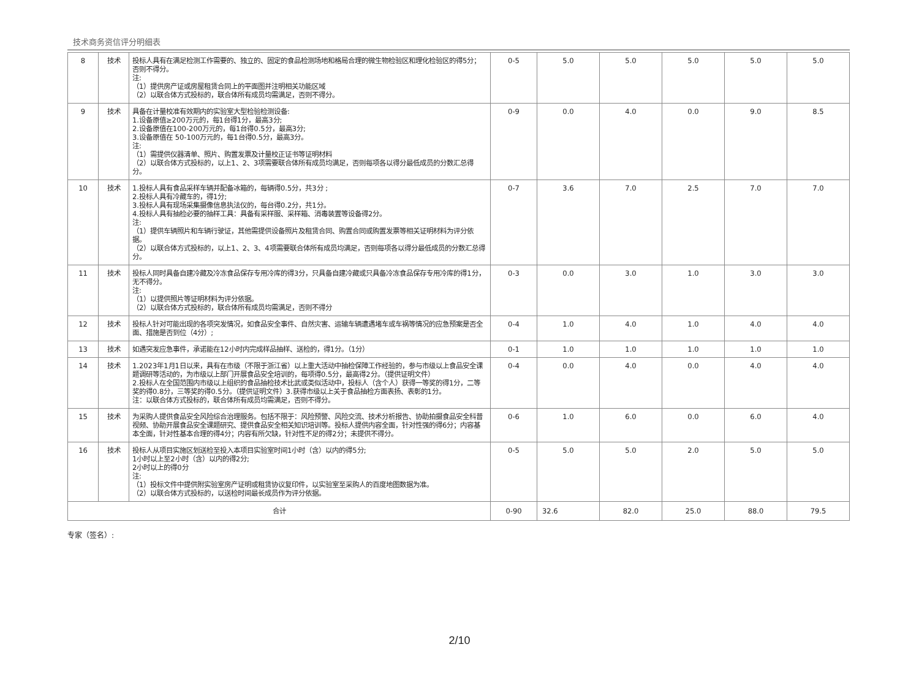技术商务资信评分明细表
| 8 | 技术 | 投标人具有在满足检测工作需要的、独立的、固定的食品检测场地和格局合理的微生物检验区和理化检验区的得5分；否则不得分。 注: （1）提供房产证或房屋租赁合同上的平面图并注明相关功能区域 （2）以联合体方式投标的，联合体所有成员均需满足，否则不得分。 | 0-5 | 5.0 | 5.0 | 5.0 | 5.0 | 5.0 |
| 9 | 技术 | 具备在计量校准有效期内的实验室大型检验检测设备: 1.设备原值≥200万元的，每1台得1分，最高3分; 2.设备原值在100-200万元的，每1台得0.5分，最高3分; 3.设备原值在 50-100万元的，每1台得0.5分，最高3分。 注: （1）需提供仪器清单、照片、购置发票及计量校正证书等证明材料 （2）以联合体方式投标的，以上1、2、3项需要联合体所有成员均满足，否则每项各以得分最低成员的分数汇总得分。 | 0-9 | 0.0 | 4.0 | 0.0 | 9.0 | 8.5 |
| 10 | 技术 | 1.投标人具有食品采样车辆并配备冰箱的，每辆得0.5分，共3分 ; 2.投标人具有冷藏车的，得1分; 3.投标人具有现场采集摄像信息执法仪的，每台得0.2分，共1分。 4.投标人具有抽检必要的抽样工具：具备有采样服、采样箱、消毒装置等设备得2分。 注: （1）提供车辆照片和车辆行驶证，其他需提供设备照片及租赁合同、购置合同或购置发票等相关证明材料为评分依据。 （2）以联合体方式投标的，以上1、2、3、4项需要联合体所有成员均满足，否则每项各以得分最低成员的分数汇总得分。 | 0-7 | 3.6 | 7.0 | 2.5 | 7.0 | 7.0 |
| 11 | 技术 | 投标人同时具备自建冷藏及冷冻食品保存专用冷库的得3分，只具备自建冷藏或只具备冷冻食品保存专用冷库的得1分，无不得分。 注: （1）以提供照片等证明材料为评分依据。 （2）以联合体方式投标的，联合体所有成员均需满足，否则不得分 | 0-3 | 0.0 | 3.0 | 1.0 | 3.0 | 3.0 |
| 12 | 技术 | 投标人针对可能出现的各项突发情况，如食品安全事件、自然灾害、运输车辆遭遇堵车或车祸等情况的应急预案是否全面、措施是否到位（4分）; | 0-4 | 1.0 | 4.0 | 1.0 | 4.0 | 4.0 |
| 13 | 技术 | 如遇突发应急事件，承诺能在12小时内完成样品抽样、送检的，得1分。（1分） | 0-1 | 1.0 | 1.0 | 1.0 | 1.0 | 1.0 |
| 14 | 技术 | 1.2023年1月1日以来，具有在市级（不限于浙江省）以上重大活动中抽检保障工作经验的，参与市级以上食品安全课题调研等活动的，为市级以上部门开展食品安全培训的，每项得0.5分，最高得2分。（提供证明文件） 2.投标人在全国范围内市级以上组织的食品抽检技术比武或类似活动中，投标人（含个人）获得一等奖的得1分，二等奖的得0.8分，三等奖的得0.5分。（提供证明文件）3.获得市级以上关于食品抽检方面表扬、表彰的1分。 注：以联合体方式投标的，联合体所有成员均需满足，否则不得分。 | 0-4 | 0.0 | 4.0 | 0.0 | 4.0 | 4.0 |
| 15 | 技术 | 为采购人提供食品安全风险综合治理服务。包括不限于：风险预警、风险交流、技术分析报告、协助拍摄食品安全科普视频、协助开展食品安全课题研究、提供食品安全相关知识培训等。投标人提供内容全面，针对性强的得6分；内容基本全面，针对性基本合理的得4分；内容有所欠缺，针对性不足的得2分；未提供不得分。 | 0-6 | 1.0 | 6.0 | 0.0 | 6.0 | 4.0 |
| 16 | 技术 | 投标人从项目实施区划送检至投入本项目实验室时间1小时（含）以内的得5分; 1小时以上至2小时（含）以内的得2分; 2小时以上的得0分 注: （1）投标文件中提供附实验室房产证明或租赁协议复印件，以实验室至采购人的百度地图数据为准。 （2）以联合体方式投标的，以送检时间最长成员作为评分依据。 | 0-5 | 5.0 | 5.0 | 2.0 | 5.0 | 5.0 |
| 合计 | | | 0-90 | 32.6 | 82.0 | 25.0 | 88.0 | 79.5 |
专家（签名）:
2/10